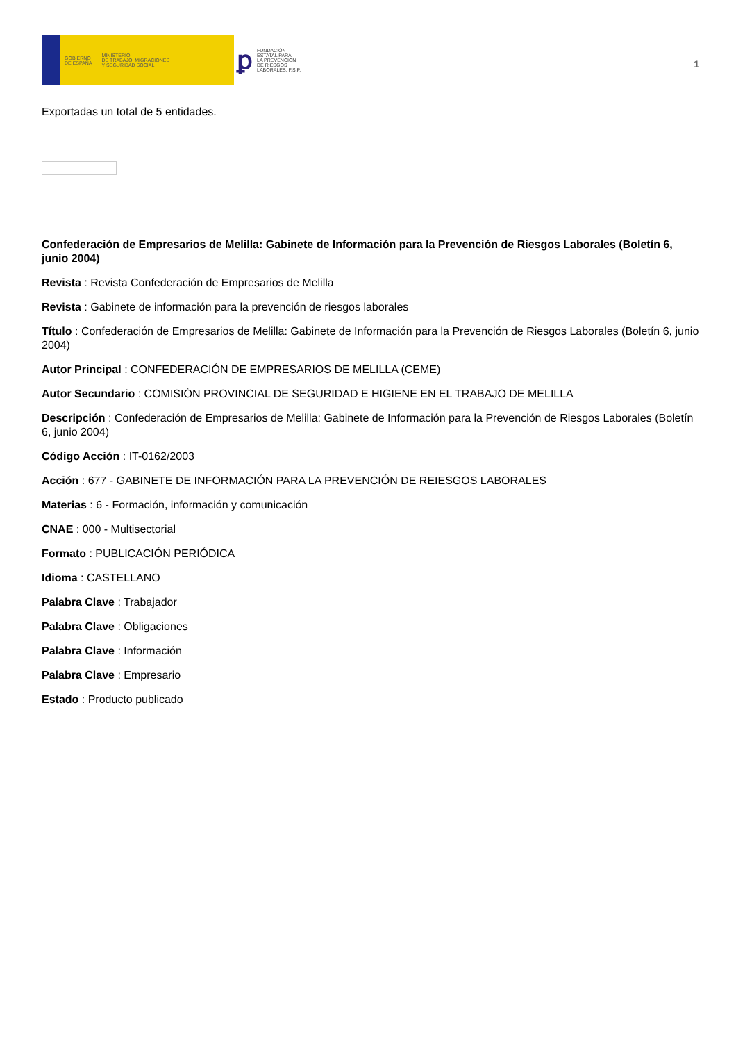GOBIERNO
DE ESPAÑA MINISTERIO
DE TRABAJO, MIGRACIONES
Y SEGURIDAD SOCIAL
ꝑ FUNDACIÓN
ESTATAL PARA
LA PREVENCIÓN
DE RIESGOS
LABORALES, F.S.P.
1
Exportadas un total de 5 entidades.
Confederación de Empresarios de Melilla: Gabinete de Información para la Prevención de Riesgos Laborales (Boletín 6, junio 2004)
Revista : Revista Confederación de Empresarios de Melilla
Revista : Gabinete de información para la prevención de riesgos laborales
Título : Confederación de Empresarios de Melilla: Gabinete de Información para la Prevención de Riesgos Laborales (Boletín 6, junio 2004)
Autor Principal : CONFEDERACIÓN DE EMPRESARIOS DE MELILLA (CEME)
Autor Secundario : COMISIÓN PROVINCIAL DE SEGURIDAD E HIGIENE EN EL TRABAJO DE MELILLA
Descripción : Confederación de Empresarios de Melilla: Gabinete de Información para la Prevención de Riesgos Laborales (Boletín 6, junio 2004)
Código Acción : IT-0162/2003
Acción : 677 - GABINETE DE INFORMACIÓN PARA LA PREVENCIÓN DE REIESGOS LABORALES
Materias : 6 - Formación, información y comunicación
CNAE : 000 - Multisectorial
Formato : PUBLICACIÓN PERIÓDICA
Idioma : CASTELLANO
Palabra Clave : Trabajador
Palabra Clave : Obligaciones
Palabra Clave : Información
Palabra Clave : Empresario
Estado : Producto publicado